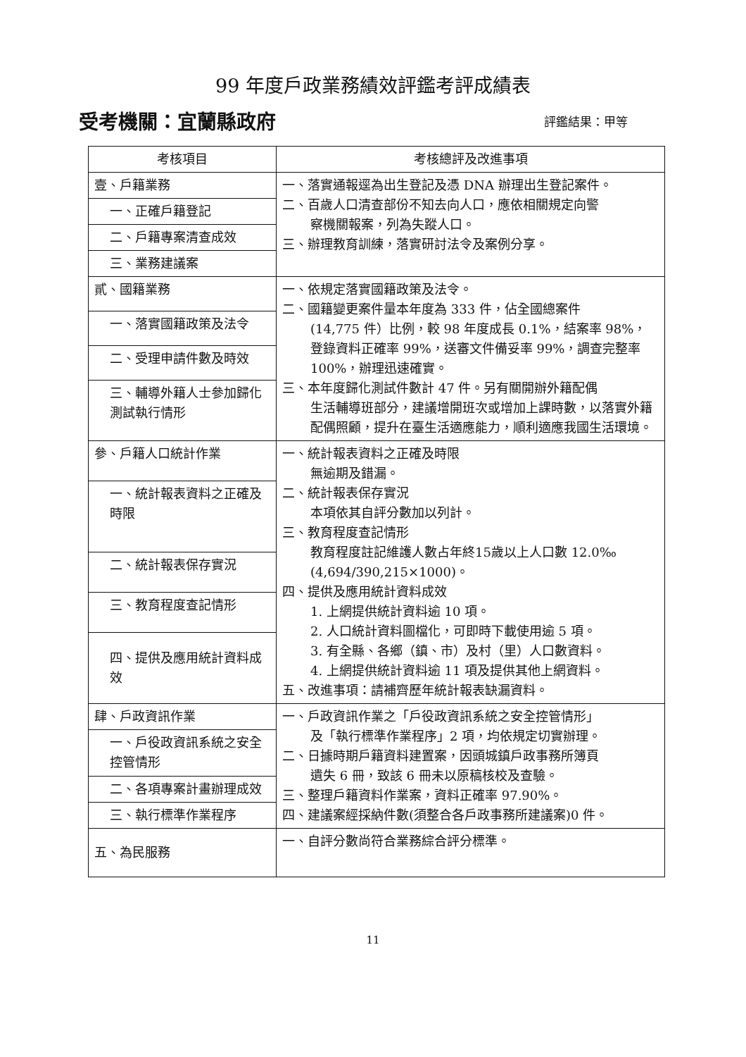99 年度戶政業務績效評鑑考評成績表
受考機關：宜蘭縣政府 評鑑結果：甲等
| 考核項目 | 考核總評及改進事項 |
| --- | --- |
| 壹、戶籍業務 | 一、落實通報逕為出生登記及憑 DNA 辦理出生登記案件。 二、百歲人口清查部份不知去向人口，應依相關規定向警 察機關報案，列為失蹤人口。 三、辦理教育訓練，落實研討法令及案例分享。 |
| 一、正確戶籍登記 | |
| 二、戶籍專案清查成效 | |
| 三、業務建議案 | |
| 貳、國籍業務 | 一、依規定落實國籍政策及法令。 二、國籍變更案件量本年度為 333 件，佔全國總案件 (14,775 件）比例，較 98 年度成長 0.1%，結案率 98%，登錄資料正確率 99%，送審文件備妥率 99%，調查完整率 100%，辦理迅速確實。 三、本年度歸化測試件數計 47 件。另有關開辦外籍配偶 生活輔導班部分，建議增開班次或增加上課時數，以落實外籍配偶照顧，提升在臺生活適應能力，順利適應我國生活環境。 |
| 一、落實國籍政策及法令 | |
| 二、受理申請件數及時效 | |
| 三、輔導外籍人士參加歸化測試執行情形 | |
| 參、戶籍人口統計作業 | 一、統計報表資料之正確及時限 無逾期及錯漏。 二、統計報表保存實況 本項依其自評分數加以列計。 三、教育程度查記情形 教育程度註記維護人數占年終15歲以上人口數 12.0‰ (4,694/390,215×1000)。 四、提供及應用統計資料成效 1. 上網提供統計資料逾 10 項。 2. 人口統計資料圖檔化，可即時下載使用逾 5 項。 3. 有全縣、各鄉（鎮、市）及村（里）人口數資料。 4. 上網提供統計資料逾 11 項及提供其他上網資料。 五、改進事項：請補齊歷年統計報表缺漏資料。 |
| 一、統計報表資料之正確及時限 | |
| 二、統計報表保存實況 | |
| 三、教育程度查記情形 | |
| 四、提供及應用統計資料成效 | |
| 肆、戶政資訊作業 | 一、戶政資訊作業之「戶役政資訊系統之安全控管情形」 及「執行標準作業程序」2 項，均依規定切實辦理。 二、日據時期戶籍資料建置案，因頭城鎮戶政事務所簿頁 遺失 6 冊，致該 6 冊未以原稿核校及查驗。 三、整理戶籍資料作業案，資料正確率 97.90%。 四、建議案經採納件數(須整合各戶政事務所建議案)0 件。 |
| 一、戶役政資訊系統之安全控管情形 | |
| 二、各項專案計畫辦理成效 | |
| 三、執行標準作業程序 | |
| 五、為民服務 | 一、自評分數尚符合業務綜合評分標準。 |
11